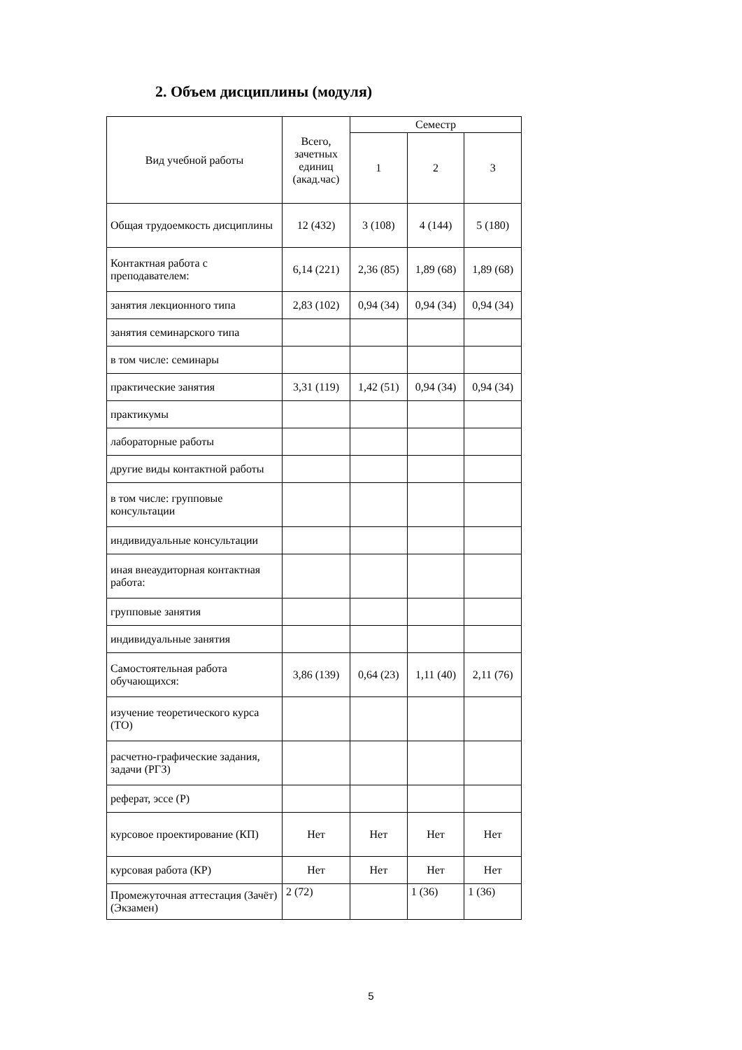2. Объем дисциплины (модуля)
| Вид учебной работы | Всего, зачетных единиц (акад.час) | Семестр | | |
| --- | --- | --- | --- | --- |
| | | 1 | 2 | 3 |
| Общая трудоемкость дисциплины | 12 (432) | 3 (108) | 4 (144) | 5 (180) |
| Контактная работа с преподавателем: | 6,14 (221) | 2,36 (85) | 1,89 (68) | 1,89 (68) |
| занятия лекционного типа | 2,83 (102) | 0,94 (34) | 0,94 (34) | 0,94 (34) |
| занятия семинарского типа | | | | |
| в том числе: семинары | | | | |
| практические занятия | 3,31 (119) | 1,42 (51) | 0,94 (34) | 0,94 (34) |
| практикумы | | | | |
| лабораторные работы | | | | |
| другие виды контактной работы | | | | |
| в том числе: групповые консультации | | | | |
| индивидуальные консультации | | | | |
| иная внеаудиторная контактная работа: | | | | |
| групповые занятия | | | | |
| индивидуальные занятия | | | | |
| Самостоятельная работа обучающихся: | 3,86 (139) | 0,64 (23) | 1,11 (40) | 2,11 (76) |
| изучение теоретического курса (ТО) | | | | |
| расчетно-графические задания, задачи (РГЗ) | | | | |
| реферат, эссе (Р) | | | | |
| курсовое проектирование (КП) | Нет | Нет | Нет | Нет |
| курсовая работа (КР) | Нет | Нет | Нет | Нет |
| Промежуточная аттестация (Зачёт) (Экзамен) | 2 (72) | | 1 (36) | 1 (36) |
5